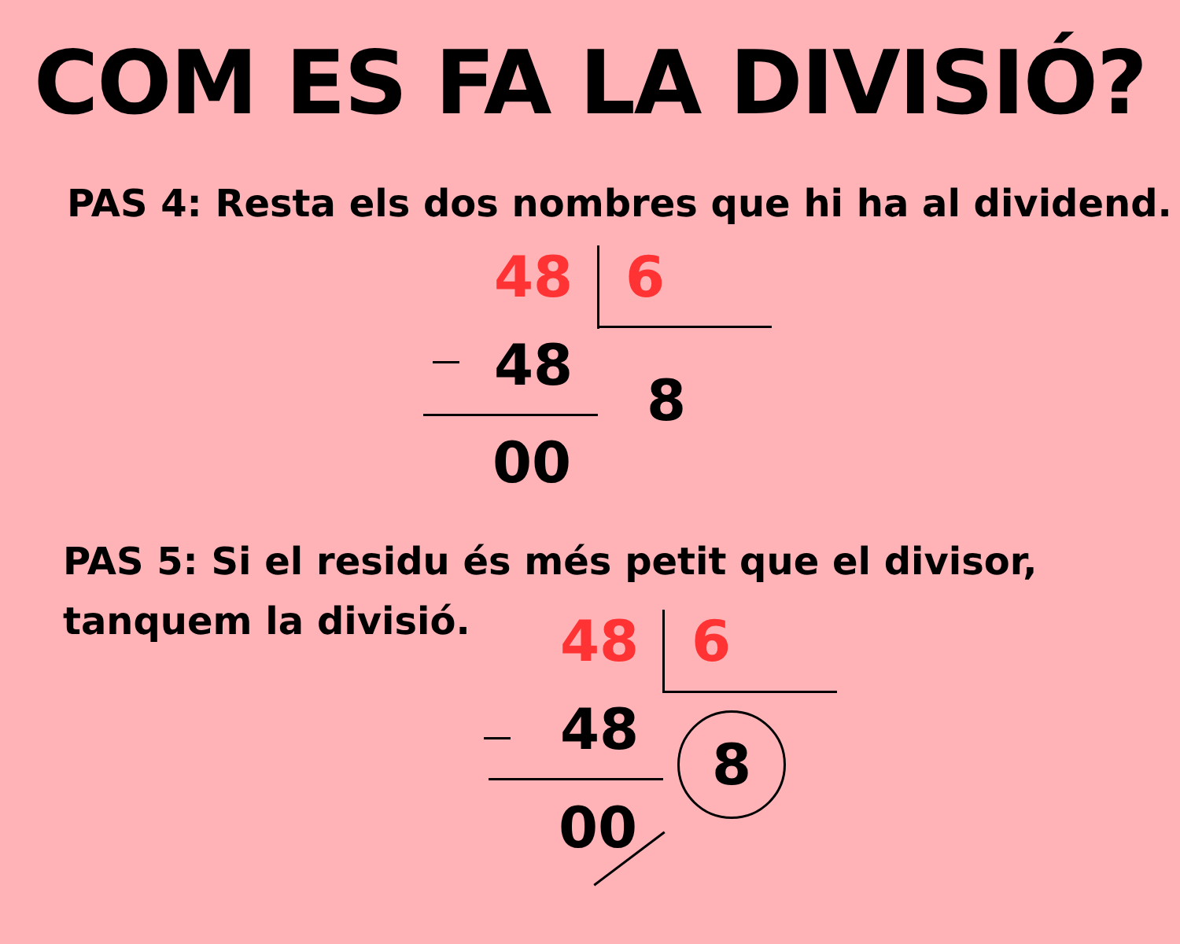COM ES FA LA DIVISIÓ?
PAS 4: Resta els dos nombres que hi ha al dividend.
PAS 5: Si el residu és més petit que el divisor,
tanquem la divisió.
48 6
48
8
00
48 6
48
8
00